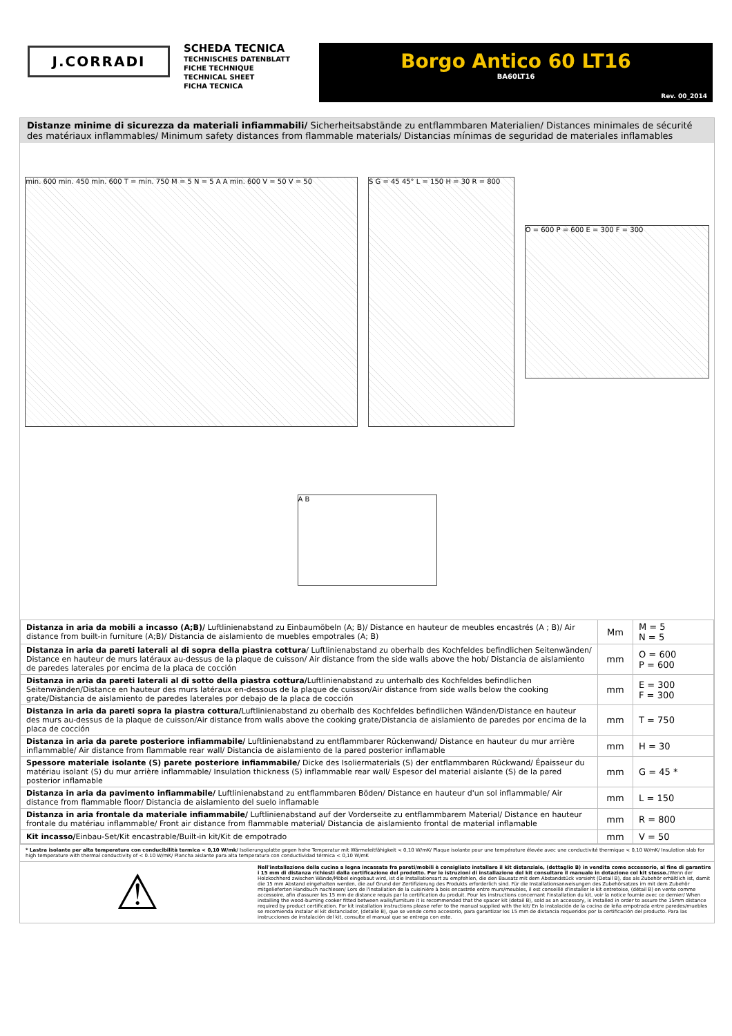J.CORRADI
SCHEDA TECNICA
TECHNISCHES DATENBLATT
FICHE TECHNIQUE
TECHNICAL SHEET
FICHA TECNICA
Borgo Antico 60 LT16
BA60LT16
Rev. 00_2014
Distanze minime di sicurezza da materiali infiammabili/ Sicherheitsabstände zu entflammbaren Materialien/ Distances minimales de sécurité des matériaux inflammables/ Minimum safety distances from flammable materials/ Distancias mínimas de seguridad de materiales inflamables
min. 600 min. 450 min. 600 T = min. 750 M = 5 N = 5 A A min. 600 V = 50 V = 50
S G = 45 45° L = 150 H = 30 R = 800
O = 600 P = 600 E = 300 F = 300
A B
| Distanza in aria da mobili a incasso (A;B)/ Luftlinienabstand zu Einbaumöbeln (A; B)/ Distance en hauteur de meubles encastrés (A ; B)/ Air distance from built-in furniture (A;B)/ Distancia de aislamiento de muebles empotrales (A; B) | Mm | M = 5 N = 5 |
| Distanza in aria da pareti laterali al di sopra della piastra cottura / Luftlinienabstand zu oberhalb des Kochfeldes befindlichen Seitenwänden/ Distance en hauteur de murs latéraux au-dessus de la plaque de cuisson/ Air distance from the side walls above the hob/ Distancia de aislamiento de paredes laterales por encima de la placa de cocción | mm | O = 600 P = 600 |
| Distanza in aria da pareti laterali al di sotto della piastra cottura/ Luftlinienabstand zu unterhalb des Kochfeldes befindlichen Seitenwänden/Distance en hauteur des murs latéraux en-dessous de la plaque de cuisson/Air distance from side walls below the cooking grate/Distancia de aislamiento de paredes laterales por debajo de la placa de cocción | mm | E = 300 F = 300 |
| Distanza in aria da pareti sopra la piastra cottura/ Luftlinienabstand zu oberhalb des Kochfeldes befindlichen Wänden/Distance en hauteur des murs au-dessus de la plaque de cuisson/Air distance from walls above the cooking grate/Distancia de aislamiento de paredes por encima de la placa de cocción | mm | T = 750 |
| Distanza in aria da parete posteriore infiammabile/ Luftlinienabstand zu entflammbarer Rückenwand/ Distance en hauteur du mur arrière inflammable/ Air distance from flammable rear wall/ Distancia de aislamiento de la pared posterior inflamable | mm | H = 30 |
| Spessore materiale isolante (S) parete posteriore infiammabile/ Dicke des Isoliermaterials (S) der entflammbaren Rückwand/ Épaisseur du matériau isolant (S) du mur arrière inflammable/ Insulation thickness (S) inflammable rear wall/ Espesor del material aislante (S) de la pared posterior inflamable | mm | G = 45 * |
| Distanza in aria da pavimento infiammabile/ Luftlinienabstand zu entflammbaren Böden/ Distance en hauteur d'un sol inflammable/ Air distance from flammable floor/ Distancia de aislamiento del suelo inflamable | mm | L = 150 |
| Distanza in aria frontale da materiale infiammabile/ Luftlinienabstand auf der Vorderseite zu entflammbarem Material/ Distance en hauteur frontale du matériau inflammable/ Front air distance from flammable material/ Distancia de aislamiento frontal de material inflamable | mm | R = 800 |
| Kit incasso/ Einbau-Set/Kit encastrable/Built-in kit/Kit de empotrado | mm | V = 50 |
* Lastra isolante per alta temperatura con conducibilità termica < 0,10 W/mk/ Isolierungsplatte gegen hohe Temperatur mit Wärmeleitfähigkeit < 0,10 W/mK/ Plaque isolante pour une température élevée avec une conductivité thermique < 0,10 W/mK/ Insulation slab for high temperature with thermal conductivity of < 0.10 W/mK/ Plancha aislante para alta temperatura con conductividad térmica < 0,10 W/mK
⚠
Nell'installazione della cucina a legna incassata fra pareti/mobili è consigliato installare il kit distanziale, (dettaglio B) in vendita come accessorio, al fine di garantire i 15 mm di distanza richiesti dalla certificazione del prodotto. Per le istruzioni di installazione del kit consultare il manuale in dotazione col kit stesso./Wenn der Holzkochherd zwischen Wände/Möbel eingebaut wird, ist die Installationsart zu empfehlen, die den Bausatz mit dem Abstandstück vorsieht (Detail B), das als Zubehör erhältlich ist, damit die 15 mm Abstand eingehalten werden, die auf Grund der Zertifizierung des Produkts erforderlich sind. Für die Installationsanweisungen des Zubehörsatzes im mit dem Zubehör mitgelieferten Handbuch nachlesen/ Lors de l'installation de la cuisinière à bois encastrée entre murs/meubles, il est conseillé d'installer le kit entretoise, (détail B) en vente comme accessoire, afin d'assurer les 15 mm de distance requis par la certification du produit. Pour les instructions concernant l'installation du kit, voir la notice fournie avec ce dernier/ When installing the wood-burning cooker fitted between walls/furniture it is recommended that the spacer kit (detail B), sold as an accessory, is installed in order to assure the 15mm distance required by product certification. For kit installation instructions please refer to the manual supplied with the kit/ En la instalación de la cocina de leña empotrada entre paredes/muebles se recomienda instalar el kit distanciador, (detalle B), que se vende como accesorio, para garantizar los 15 mm de distancia requeridos por la certificación del producto. Para las instrucciones de instalación del kit, consulte el manual que se entrega con este.